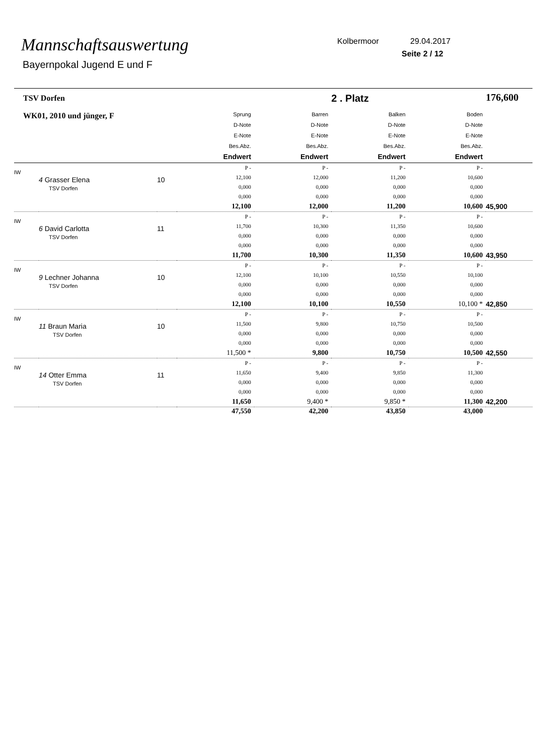Mannschaftsauswertung
Bayernpokal Jugend E und F
Kolbermoor 29.04.2017
Seite 2 / 12
| TSV Dorfen | | | | | 2 . Platz | | 176,600 |
| WK01, 2010 und jünger, F | | | Sprung D-Note E-Note Bes.Abz. Endwert | Barren D-Note E-Note Bes.Abz. Endwert | Balken D-Note E-Note Bes.Abz. Endwert | Boden D-Note E-Note Bes.Abz. Endwert | |
| IW | 4 Grasser Elena TSV Dorfen | 10 | P - 12,100 0,000 0,000 12,100 | P - 12,000 0,000 0,000 12,000 | P - 11,200 0,000 0,000 11,200 | P - 10,600 0,000 0,000 10,600 | 45,900 |
| IW | 6 David Carlotta TSV Dorfen | 11 | P - 11,700 0,000 0,000 11,700 | P - 10,300 0,000 0,000 10,300 | P - 11,350 0,000 0,000 11,350 | P - 10,600 0,000 0,000 10,600 | 43,950 |
| IW | 9 Lechner Johanna TSV Dorfen | 10 | P - 12,100 0,000 0,000 12,100 | P - 10,100 0,000 0,000 10,100 | P - 10,550 0,000 0,000 10,550 | P - 10,100 0,000 0,000 10,100 * | 42,850 |
| IW | 11 Braun Maria TSV Dorfen | 10 | P - 11,500 0,000 0,000 11,500 * | P - 9,800 0,000 0,000 9,800 | P - 10,750 0,000 0,000 10,750 | P - 10,500 0,000 0,000 10,500 | 42,550 |
| IW | 14 Otter Emma TSV Dorfen | 11 | P - 11,650 0,000 0,000 11,650 | P - 9,400 0,000 0,000 9,400 * | P - 9,850 0,000 0,000 9,850 * | P - 11,300 0,000 0,000 11,300 | 42,200 |
| | | | 47,550 | 42,200 | 43,850 | 43,000 | |